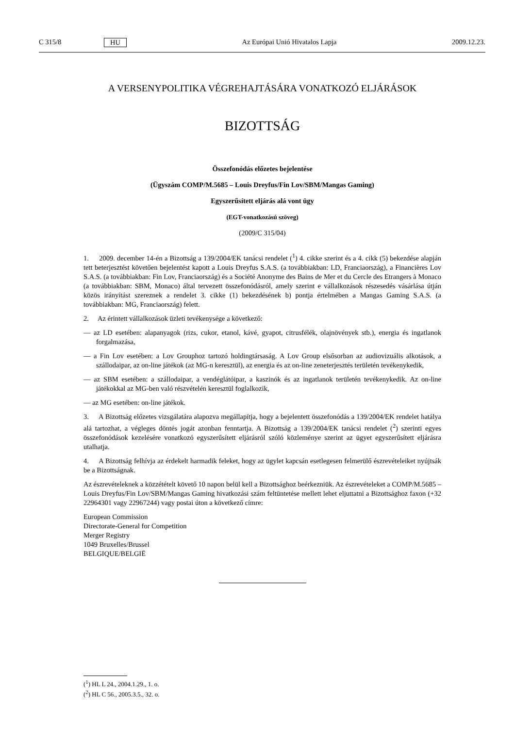C 315/8 HU Az Európai Unió Hivatalos Lapja 2009.12.23.
A VERSENYPOLITIKA VÉGREHAJTÁSÁRA VONATKOZÓ ELJÁRÁSOK
BIZOTTSÁG
Összefonódás előzetes bejelentése
(Ügyszám COMP/M.5685 – Louis Dreyfus/Fin Lov/SBM/Mangas Gaming)
Egyszerűsített eljárás alá vont ügy
(EGT-vonatkozású szöveg)
(2009/C 315/04)
1. 2009. december 14-én a Bizottság a 139/2004/EK tanácsi rendelet (<sup>1</sup>) 4. cikke szerint és a 4. cikk (5) bekezdése alapján tett beterjesztést követően bejelentést kapott a Louis Dreyfus S.A.S. (a továbbiakban: LD, Franciaország), a Financières Lov S.A.S. (a továbbiakban: Fin Lov, Franciaország) és a Société Anonyme des Bains de Mer et du Cercle des Etrangers à Monaco (a továbbiakban: SBM, Monaco) által tervezett összefonódásról, amely szerint e vállalkozások részesedés vásárlása útján közös irányítást szereznek a rendelet 3. cikke (1) bekezdésének b) pontja értelmében a Mangas Gaming S.A.S. (a továbbiakban: MG, Franciaország) felett.
2. Az érintett vállalkozások üzleti tevékenysége a következő:
— az LD esetében: alapanyagok (rizs, cukor, etanol, kávé, gyapot, citrusfélék, olajnövények stb.), energia és ingatlanok forgalmazása,
— a Fin Lov esetében: a Lov Grouphoz tartozó holdingtársaság. A Lov Group elsősorban az audiovizuális alkotások, a szállodaipar, az on-line játékok (az MG-n keresztül), az energia és az on-line zeneterjesztés területén tevékenykedik,
— az SBM esetében: a szállodaipar, a vendéglátóipar, a kaszinók és az ingatlanok területén tevékenykedik. Az on-line játékokkal az MG-ben való részvételén keresztül foglalkozik,
— az MG esetében: on-line játékok.
3. A Bizottság előzetes vizsgálatára alapozva megállapítja, hogy a bejelentett összefonódás a 139/2004/EK rendelet hatálya alá tartozhat, a végleges döntés jogát azonban fenntartja. A Bizottság a 139/2004/EK tanácsi rendelet (<sup>2</sup>) szerinti egyes összefonódások kezelésére vonatkozó egyszerűsített eljárásról szóló közleménye szerint az ügyet egyszerűsített eljárásra utalhatja.
4. A Bizottság felhívja az érdekelt harmadik feleket, hogy az ügylet kapcsán esetlegesen felmerülő észrevételeiket nyújtsák be a Bizottságnak.
Az észrevételeknek a közzétételt követő 10 napon belül kell a Bizottsághoz beérkezniük. Az észrevételeket a COMP/M.5685 – Louis Dreyfus/Fin Lov/SBM/Mangas Gaming hivatkozási szám feltüntetése mellett lehet eljuttatni a Bizottsághoz faxon (+32 22964301 vagy 22967244) vagy postai úton a következő címre:
European Commission
Directorate-General for Competition
Merger Registry
1049 Bruxelles/Brussel
BELGIQUE/BELGIË
(<sup>1</sup>) HL L 24., 2004.1.29., 1. o.
(<sup>2</sup>) HL C 56., 2005.3.5., 32. o.